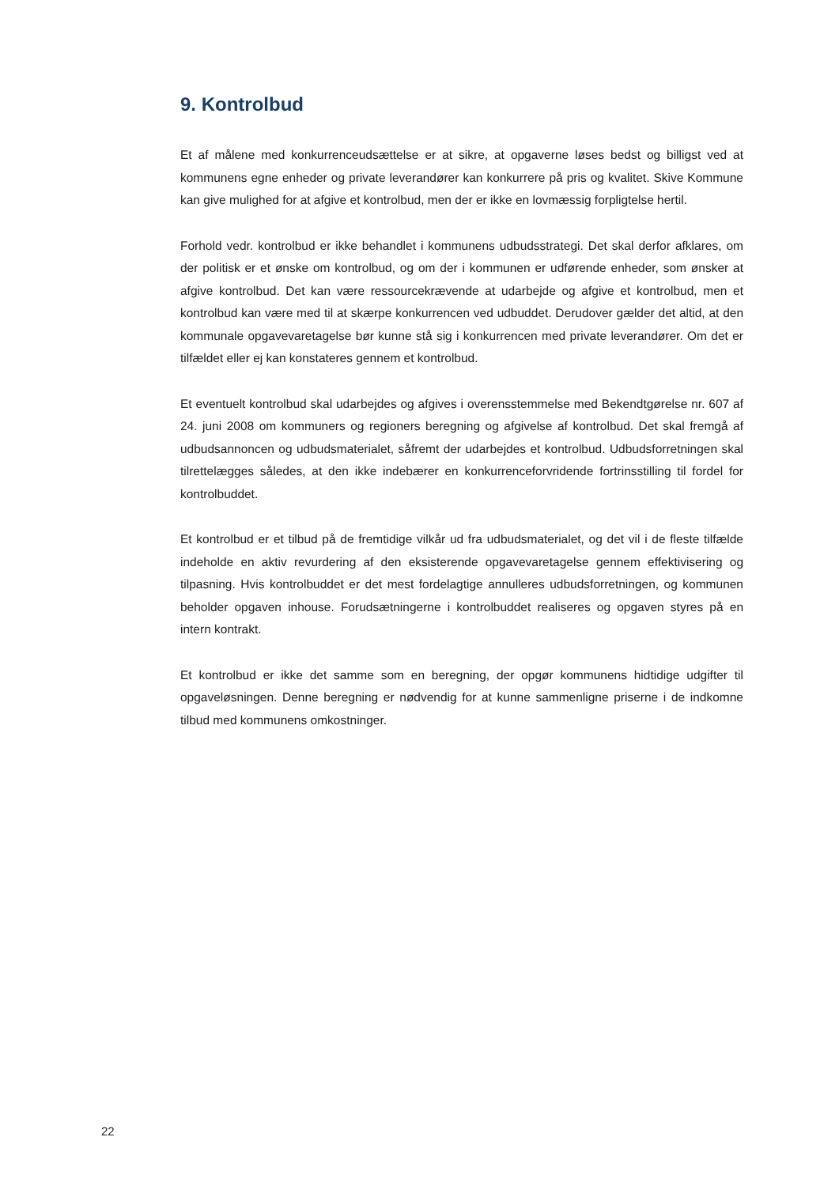9. Kontrolbud
Et af målene med konkurrenceudsættelse er at sikre, at opgaverne løses bedst og billigst ved at kommunens egne enheder og private leverandører kan konkurrere på pris og kvalitet. Skive Kommune kan give mulighed for at afgive et kontrolbud, men der er ikke en lovmæssig forpligtelse hertil.
Forhold vedr. kontrolbud er ikke behandlet i kommunens udbudsstrategi. Det skal derfor afklares, om der politisk er et ønske om kontrolbud, og om der i kommunen er udførende enheder, som ønsker at afgive kontrolbud. Det kan være ressourcekrævende at udarbejde og afgive et kontrolbud, men et kontrolbud kan være med til at skærpe konkurrencen ved udbuddet. Derudover gælder det altid, at den kommunale opgavevaretagelse bør kunne stå sig i konkurrencen med private leverandører. Om det er tilfældet eller ej kan konstateres gennem et kontrolbud.
Et eventuelt kontrolbud skal udarbejdes og afgives i overensstemmelse med Bekendtgørelse nr. 607 af 24. juni 2008 om kommuners og regioners beregning og afgivelse af kontrolbud. Det skal fremgå af udbudsannoncen og udbudsmaterialet, såfremt der udarbejdes et kontrolbud. Udbudsforretningen skal tilrettelægges således, at den ikke indebærer en konkurrenceforvridende fortrinsstilling til fordel for kontrolbuddet.
Et kontrolbud er et tilbud på de fremtidige vilkår ud fra udbudsmaterialet, og det vil i de fleste tilfælde indeholde en aktiv revurdering af den eksisterende opgavevaretagelse gennem effektivisering og tilpasning. Hvis kontrolbuddet er det mest fordelagtige annulleres udbudsforretningen, og kommunen beholder opgaven inhouse. Forudsætningerne i kontrolbuddet realiseres og opgaven styres på en intern kontrakt.
Et kontrolbud er ikke det samme som en beregning, der opgør kommunens hidtidige udgifter til opgaveløsningen. Denne beregning er nødvendig for at kunne sammenligne priserne i de indkomne tilbud med kommunens omkostninger.
22